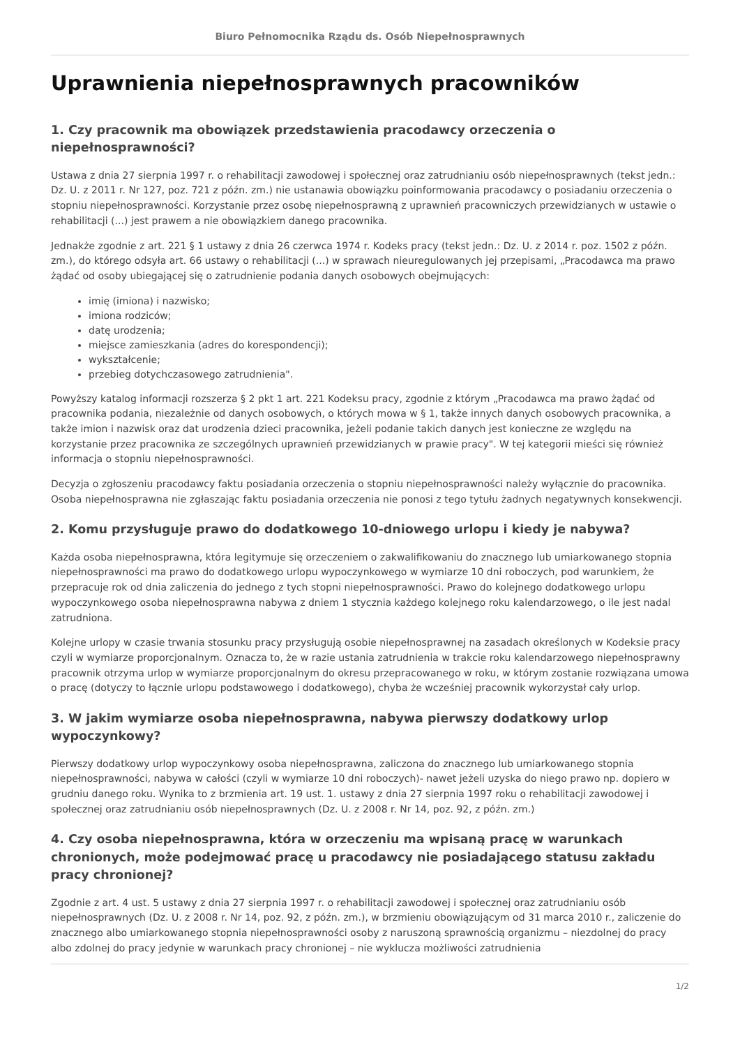Biuro Pełnomocnika Rządu ds. Osób Niepełnosprawnych
Uprawnienia niepełnosprawnych pracowników
1. Czy pracownik ma obowiązek przedstawienia pracodawcy orzeczenia o niepełnosprawności?
Ustawa z dnia 27 sierpnia 1997 r. o rehabilitacji zawodowej i społecznej oraz zatrudnianiu osób niepełnosprawnych (tekst jedn.: Dz. U. z 2011 r. Nr 127, poz. 721 z późn. zm.) nie ustanawia obowiązku poinformowania pracodawcy o posiadaniu orzeczenia o stopniu niepełnosprawności. Korzystanie przez osobę niepełnosprawną z uprawnień pracowniczych przewidzianych w ustawie o rehabilitacji (...) jest prawem a nie obowiązkiem danego pracownika.
Jednakże zgodnie z art. 221 § 1 ustawy z dnia 26 czerwca 1974 r. Kodeks pracy (tekst jedn.: Dz. U. z 2014 r. poz. 1502 z późn. zm.), do którego odsyła art. 66 ustawy o rehabilitacji (...) w sprawach nieuregulowanych jej przepisami, „Pracodawca ma prawo żądać od osoby ubiegającej się o zatrudnienie podania danych osobowych obejmujących:
imię (imiona) i nazwisko;
imiona rodziców;
datę urodzenia;
miejsce zamieszkania (adres do korespondencji);
wykształcenie;
przebieg dotychczasowego zatrudnienia".
Powyższy katalog informacji rozszerza § 2 pkt 1 art. 221 Kodeksu pracy, zgodnie z którym „Pracodawca ma prawo żądać od pracownika podania, niezależnie od danych osobowych, o których mowa w § 1, także innych danych osobowych pracownika, a także imion i nazwisk oraz dat urodzenia dzieci pracownika, jeżeli podanie takich danych jest konieczne ze względu na korzystanie przez pracownika ze szczególnych uprawnień przewidzianych w prawie pracy". W tej kategorii mieści się również informacja o stopniu niepełnosprawności.
Decyzja o zgłoszeniu pracodawcy faktu posiadania orzeczenia o stopniu niepełnosprawności należy wyłącznie do pracownika. Osoba niepełnosprawna nie zgłaszając faktu posiadania orzeczenia nie ponosi z tego tytułu żadnych negatywnych konsekwencji.
2. Komu przysługuje prawo do dodatkowego 10-dniowego urlopu i kiedy je nabywa?
Każda osoba niepełnosprawna, która legitymuje się orzeczeniem o zakwalifikowaniu do znacznego lub umiarkowanego stopnia niepełnosprawności ma prawo do dodatkowego urlopu wypoczynkowego w wymiarze 10 dni roboczych, pod warunkiem, że przepracuje rok od dnia zaliczenia do jednego z tych stopni niepełnosprawności. Prawo do kolejnego dodatkowego urlopu wypoczynkowego osoba niepełnosprawna nabywa z dniem 1 stycznia każdego kolejnego roku kalendarzowego, o ile jest nadal zatrudniona.
Kolejne urlopy w czasie trwania stosunku pracy przysługują osobie niepełnosprawnej na zasadach określonych w Kodeksie pracy czyli w wymiarze proporcjonalnym. Oznacza to, że w razie ustania zatrudnienia w trakcie roku kalendarzowego niepełnosprawny pracownik otrzyma urlop w wymiarze proporcjonalnym do okresu przepracowanego w roku, w którym zostanie rozwiązana umowa o pracę (dotyczy to łącznie urlopu podstawowego i dodatkowego), chyba że wcześniej pracownik wykorzystał cały urlop.
3. W jakim wymiarze osoba niepełnosprawna, nabywa pierwszy dodatkowy urlop wypoczynkowy?
Pierwszy dodatkowy urlop wypoczynkowy osoba niepełnosprawna, zaliczona do znacznego lub umiarkowanego stopnia niepełnosprawności, nabywa w całości (czyli w wymiarze 10 dni roboczych)- nawet jeżeli uzyska do niego prawo np. dopiero w grudniu danego roku. Wynika to z brzmienia art. 19 ust. 1. ustawy z dnia 27 sierpnia 1997 roku o rehabilitacji zawodowej i społecznej oraz zatrudnianiu osób niepełnosprawnych (Dz. U. z 2008 r. Nr 14, poz. 92, z późn. zm.)
4. Czy osoba niepełnosprawna, która w orzeczeniu ma wpisaną pracę w warunkach chronionych, może podejmować pracę u pracodawcy nie posiadającego statusu zakładu pracy chronionej?
Zgodnie z art. 4 ust. 5 ustawy z dnia 27 sierpnia 1997 r. o rehabilitacji zawodowej i społecznej oraz zatrudnianiu osób niepełnosprawnych (Dz. U. z 2008 r. Nr 14, poz. 92, z późn. zm.), w brzmieniu obowiązującym od 31 marca 2010 r., zaliczenie do znacznego albo umiarkowanego stopnia niepełnosprawności osoby z naruszoną sprawnością organizmu – niezdolnej do pracy albo zdolnej do pracy jedynie w warunkach pracy chronionej – nie wyklucza możliwości zatrudnienia
1/2